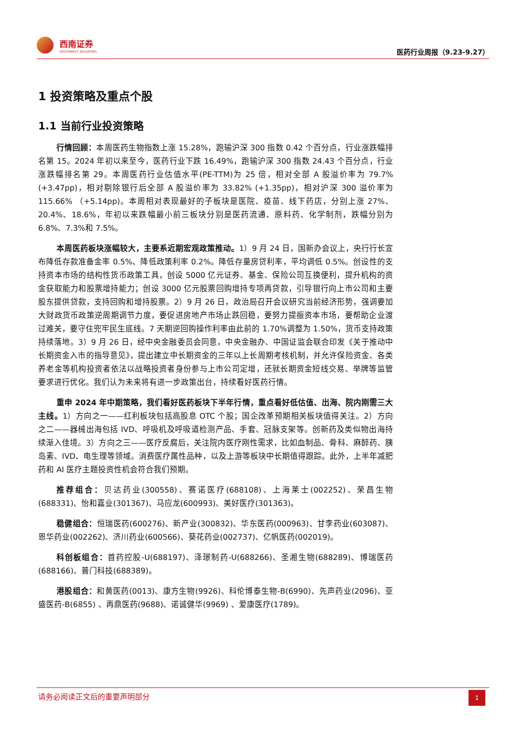西南证券
SOUTHWEST SECURITIES
医药行业周报（9.23-9.27）
1 投资策略及重点个股
1.1 当前行业投资策略
行情回顾：本周医药生物指数上涨 15.28%，跑输沪深 300 指数 0.42 个百分点，行业涨跌幅排名第 15。2024 年初以来至今，医药行业下跌 16.49%，跑输沪深 300 指数 24.43 个百分点，行业涨跌幅排名第 29。本周医药行业估值水平(PE-TTM)为 25 倍，相对全部 A 股溢价率为 79.7% (+3.47pp)，相对剔除银行后全部 A 股溢价率为 33.82% (+1.35pp)，相对沪深 300 溢价率为 115.66% （+5.14pp)。本周相对表现最好的子板块是医院、疫苗、线下药店，分别上涨 27%、20.4%、18.6%，年初以来跌幅最小前三板块分别是医药流通、原料药、化学制剂，跌幅分别为 6.8%、7.3%和 7.5%。
本周医药板块涨幅较大，主要系近期宏观政策推动。1）9 月 24 日，国新办会议上，央行行长宣布降低存款准备金率 0.5%、降低政策利率 0.2%。降低存量房贷利率，平均调低 0.5%。创设性的支持资本市场的结构性货币政策工具，创设 5000 亿元证券、基金、保险公司互换便利，提升机构的资金获取能力和股票增持能力；创设 3000 亿元股票回购增持专项再贷款，引导银行向上市公司和主要股东提供贷款，支持回购和增持股票。2）9 月 26 日，政治局召开会议研究当前经济形势，强调要加大财政货币政策逆周期调节力度，要促进房地产市场止跌回稳，要努力提振资本市场，要帮助企业渡过难关，要守住兜牢民生底线。7 天期逆回购操作利率由此前的 1.70%调整为 1.50%，货币支持政策持续落地。3）9 月 26 日，经中央金融委员会同意，中央金融办、中国证监会联合印发《关于推动中长期资金入市的指导意见》，提出建立中长期资金的三年以上长周期考核机制，并允许保险资金、各类养老金等机构投资者依法以战略投资者身份参与上市公司定增，还就长期资金短线交易、举牌等监管要求进行优化。我们认为未来将有进一步政策出台，持续看好医药行情。
重申 2024 年中期策略，我们看好医药板块下半年行情，重点看好低估值、出海、院内刚需三大主线。1）方向之一——红利板块包括高股息 OTC 个股；国企改革预期相关板块值得关注。2）方向之二——器械出海包括 IVD、呼吸机及呼吸道检测产品、手套、冠脉支架等。创新药及类似物出海持续渐入佳境。3）方向之三——医疗反腐后，关注院内医疗刚性需求，比如血制品、骨科、麻醉药、胰岛素、IVD、电生理等领域。消费医疗属性品种，以及上游等板块中长期值得跟踪。此外，上半年减肥药和 AI 医疗主题投资性机会符合我们预期。
推荐组合：贝达药业(300558)、赛诺医疗(688108)、上海莱士(002252)、荣昌生物(688331)、怡和嘉业(301367)、马应龙(600993)、美好医疗(301363)。
稳健组合：恒瑞医药(600276)、新产业(300832)、华东医药(000963)、甘李药业(603087)、恩华药业(002262)、济川药业(600566)、葵花药业(002737)、亿帆医药(002019)。
科创板组合：首药控股-U(688197)、泽璟制药-U(688266)、圣湘生物(688289)、博瑞医药(688166)、普门科技(688389)。
港股组合：和黄医药(0013)、康方生物(9926)、科伦博泰生物-B(6990)、先声药业(2096)、亚盛医药-B(6855) 、再鼎医药(9688)、诺诚健华(9969) 、爱康医疗(1789)。
请务必阅读正文后的重要声明部分
1